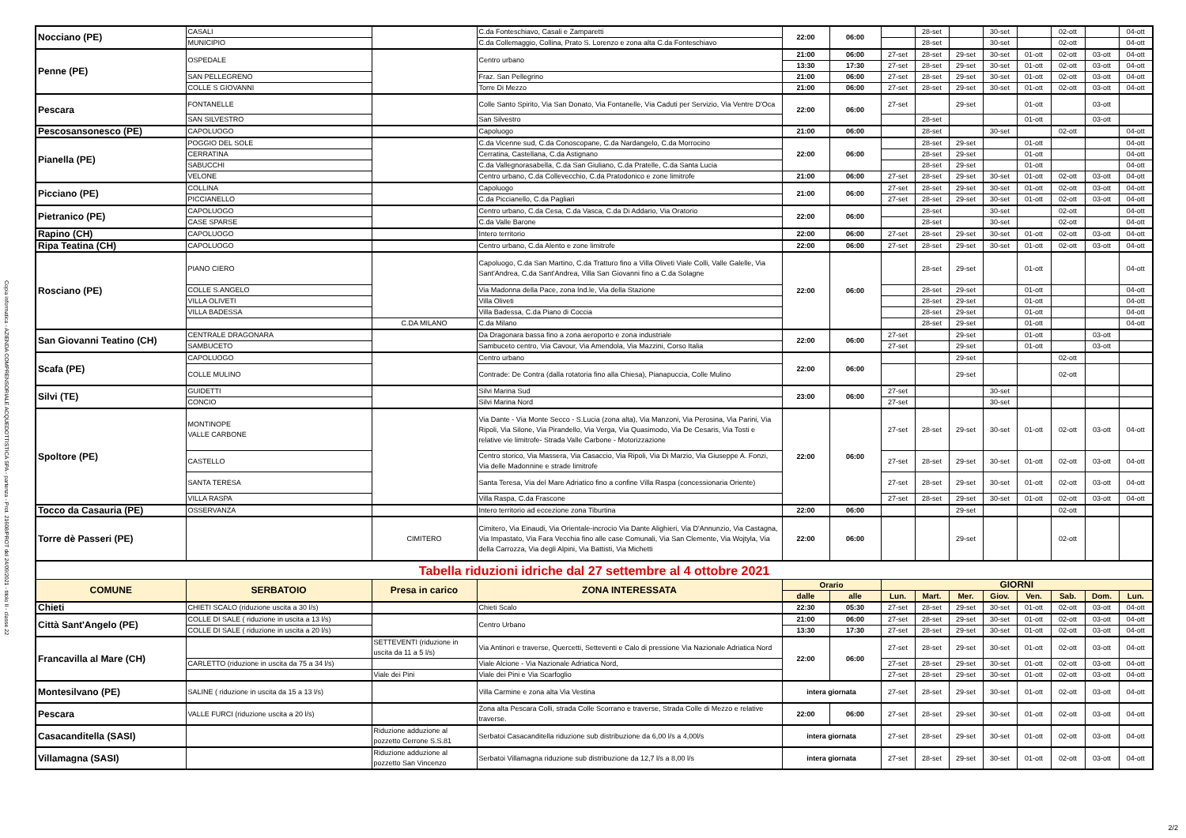Copia informatica - AZIENDA COMPRENSORIALE ACQUEDOTTISTICA SPA - partenza - Prot. 21608/PROT del 24/09/2021 - titolo II - classe 22
| Nocciano (PE) | CASALI | | C.da Fonteschiavo, Casali e Zamparetti | 22:00 | 06:00 | | 28-set | | 30-set | | 02-ott | | 04-ott |
| | MUNICIPIO | | C.da Collemaggio, Collina, Prato S. Lorenzo e zona alta C.da Fonteschiavo | | | | 28-set | | 30-set | | 02-ott | | 04-ott |
| Penne (PE) | OSPEDALE | | Centro urbano | 21:00 | 06:00 | 27-set | 28-set | 29-set | 30-set | 01-ott | 02-ott | 03-ott | 04-ott |
| | | | | 13:30 | 17:30 | 27-set | 28-set | 29-set | 30-set | 01-ott | 02-ott | 03-ott | 04-ott |
| | SAN PELLEGRENO | | Fraz. San Pellegrino | 21:00 | 06:00 | 27-set | 28-set | 29-set | 30-set | 01-ott | 02-ott | 03-ott | 04-ott |
| | COLLE S GIOVANNI | | Torre Di Mezzo | 21:00 | 06:00 | 27-set | 28-set | 29-set | 30-set | 01-ott | 02-ott | 03-ott | 04-ott |
| Pescara | FONTANELLE | | Colle Santo Spirito, Via San Donato, Via Fontanelle, Via Caduti per Servizio, Via Ventre D'Oca | 22:00 | 06:00 | 27-set | | 29-set | | 01-ott | | 03-ott | |
| | SAN SILVESTRO | | San Silvestro | | | | 28-set | | | 01-ott | | 03-ott | |
| Pescosansonesco (PE) | CAPOLUOGO | | Capoluogo | 21:00 | 06:00 | | 28-set | | 30-set | | 02-ott | | 04-ott |
| Pianella (PE) | POGGIO DEL SOLE | | C.da Vicenne sud, C.da Conoscopane, C.da Nardangelo, C.da Morrocino | 22:00 | 06:00 | | 28-set | 29-set | | 01-ott | | | 04-ott |
| | CERRATINA | | Cerratina, Castellana, C.da Astignano | | | | 28-set | 29-set | | 01-ott | | | 04-ott |
| | SABUCCHI | | C.da Vallegnorasabella, C.da San Giuliano, C.da Pratelle, C.da Santa Lucia | | | | 28-set | 29-set | | 01-ott | | | 04-ott |
| | VELONE | | Centro urbano, C.da Collevecchio, C.da Pratodonico e zone limitrofe | 21:00 | 06:00 | 27-set | 28-set | 29-set | 30-set | 01-ott | 02-ott | 03-ott | 04-ott |
| Picciano (PE) | COLLINA | | Capoluogo | 21:00 | 06:00 | 27-set | 28-set | 29-set | 30-set | 01-ott | 02-ott | 03-ott | 04-ott |
| | PICCIANELLO | | C.da Piccianello, C.da Pagliari | | | 27-set | 28-set | 29-set | 30-set | 01-ott | 02-ott | 03-ott | 04-ott |
| Pietranico (PE) | CAPOLUOGO | | Centro urbano, C.da Cesa, C.da Vasca, C.da Di Addario, Via Oratorio | 22:00 | 06:00 | | 28-set | | 30-set | | 02-ott | | 04-ott |
| | CASE SPARSE | | C.da Valle Barone | | | | 28-set | | 30-set | | 02-ott | | 04-ott |
| Rapino (CH) | CAPOLUOGO | | Intero territorio | 22:00 | 06:00 | 27-set | 28-set | 29-set | 30-set | 01-ott | 02-ott | 03-ott | 04-ott |
| Ripa Teatina (CH) | CAPOLUOGO | | Centro urbano, C.da Alento e zone limitrofe | 22:00 | 06:00 | 27-set | 28-set | 29-set | 30-set | 01-ott | 02-ott | 03-ott | 04-ott |
| Rosciano (PE) | PIANO CIERO | | Capoluogo, C.da San Martino, C.da Tratturo fino a Villa Oliveti Viale Colli, Valle Galelle, Via Sant'Andrea, C.da Sant'Andrea, Villa San Giovanni fino a C.da Solagne | 22:00 | 06:00 | | 28-set | 29-set | | 01-ott | | | 04-ott |
| | COLLE S.ANGELO | | Via Madonna della Pace, zona Ind.le, Via della Stazione | | | | 28-set | 29-set | | 01-ott | | | 04-ott |
| | VILLA OLIVETI | | Villa Oliveti | | | | 28-set | 29-set | | 01-ott | | | 04-ott |
| | VILLA BADESSA | | Villa Badessa, C.da Piano di Coccia | | | | 28-set | 29-set | | 01-ott | | | 04-ott |
| | | C.DA MILANO | C.da Milano | | | | 28-set | 29-set | | 01-ott | | | 04-ott |
| San Giovanni Teatino (CH) | CENTRALE DRAGONARA | | Da Dragonara bassa fino a zona aeroporto e zona industriale | 22:00 | 06:00 | 27-set | | 29-set | | 01-ott | | 03-ott | |
| | SAMBUCETO | | Sambuceto centro, Via Cavour, Via Amendola, Via Mazzini, Corso Italia | | | 27-set | | 29-set | | 01-ott | | 03-ott | |
| Scafa (PE) | CAPOLUOGO | | Centro urbano | 22:00 | 06:00 | | | 29-set | | | 02-ott | | |
| | COLLE MULINO | | Contrade: De Contra (dalla rotatoria fino alla Chiesa), Pianapuccia, Colle Mulino | | | | | 29-set | | | 02-ott | | |
| Silvi (TE) | GUIDETTI | | Silvi Marina Sud | 23:00 | 06:00 | 27-set | | | 30-set | | | | |
| | CONCIO | | Silvi Marina Nord | | | 27-set | | | 30-set | | | | |
| Spoltore (PE) | MONTINOPE VALLE CARBONE | | Via Dante - Via Monte Secco - S.Lucia (zona alta), Via Manzoni, Via Perosina, Via Parini, Via Ripoli, Via Silone, Via Pirandello, Via Verga, Via Quasimodo, Via De Cesaris, Via Tosti e relative vie limitrofe- Strada Valle Carbone - Motorizzazione | 22:00 | 06:00 | 27-set | 28-set | 29-set | 30-set | 01-ott | 02-ott | 03-ott | 04-ott |
| | CASTELLO | | Centro storico, Via Massera, Via Casaccio, Via Ripoli, Via Di Marzio, Via Giuseppe A. Fonzi, Via delle Madonnine e strade limitrofe | | | 27-set | 28-set | 29-set | 30-set | 01-ott | 02-ott | 03-ott | 04-ott |
| | SANTA TERESA | | Santa Teresa, Via del Mare Adriatico fino a confine Villa Raspa (concessionaria Oriente) | | | 27-set | 28-set | 29-set | 30-set | 01-ott | 02-ott | 03-ott | 04-ott |
| | VILLA RASPA | | Villa Raspa, C.da Frascone | | | 27-set | 28-set | 29-set | 30-set | 01-ott | 02-ott | 03-ott | 04-ott |
| Tocco da Casauria (PE) | OSSERVANZA | | Intero territorio ad eccezione zona Tiburtina | 22:00 | 06:00 | | | 29-set | | | 02-ott | | |
| Torre dè Passeri (PE) | | CIMITERO | Cimitero, Via Einaudi, Via Orientale-incrocio Via Dante Alighieri, Via D'Annunzio, Via Castagna, Via Impastato, Via Fara Vecchia fino alle case Comunali, Via San Clemente, Via Wojtyla, Via della Carrozza, Via degli Alpini, Via Battisti, Via Michetti | 22:00 | 06:00 | | | 29-set | | | 02-ott | | |
| Tabella riduzioni idriche dal 27 settembre al 4 ottobre 2021 | | | | | | | | | | | | | |
| COMUNE | SERBATOIO | Presa in carico | ZONA INTERESSATA | Orario | | GIORNI | | | | | | | |
| | | | | dalle | alle | Lun. | Mart. | Mer. | Giov. | Ven. | Sab. | Dom. | Lun. |
| Chieti | CHIETI SCALO (riduzione uscita a 30 l/s) | | Chieti Scalo | 22:30 | 05:30 | 27-set | 28-set | 29-set | 30-set | 01-ott | 02-ott | 03-ott | 04-ott |
| Città Sant'Angelo (PE) | COLLE DI SALE ( riduzione in uscita a 13 l/s) | | Centro Urbano | 21:00 | 06:00 | 27-set | 28-set | 29-set | 30-set | 01-ott | 02-ott | 03-ott | 04-ott |
| | COLLE DI SALE ( riduzione in uscita a 20 l/s) | | | 13:30 | 17:30 | 27-set | 28-set | 29-set | 30-set | 01-ott | 02-ott | 03-ott | 04-ott |
| Francavilla al Mare (CH) | | SETTEVENTI (riduzione in uscita da 11 a 5 l/s) | Via Antinori e traverse, Quercetti, Setteventi e Calo di pressione Via Nazionale Adriatica Nord | 22:00 | 06:00 | 27-set | 28-set | 29-set | 30-set | 01-ott | 02-ott | 03-ott | 04-ott |
| | CARLETTO (riduzione in uscita da 75 a 34 l/s) | | Viale Alcione - Via Nazionale Adriatica Nord, | | | 27-set | 28-set | 29-set | 30-set | 01-ott | 02-ott | 03-ott | 04-ott |
| | | Viale dei Pini | Viale dei Pini e Via Scarfoglio | | | 27-set | 28-set | 29-set | 30-set | 01-ott | 02-ott | 03-ott | 04-ott |
| Montesilvano (PE) | SALINE ( riduzione in uscita da 15 a 13 l/s) | | Villa Carmine e zona alta Via Vestina | intera giornata | | 27-set | 28-set | 29-set | 30-set | 01-ott | 02-ott | 03-ott | 04-ott |
| Pescara | VALLE FURCI (riduzione uscita a 20 l/s) | | Zona alta Pescara Colli, strada Colle Scorrano e traverse, Strada Colle di Mezzo e relative traverse. | 22:00 | 06:00 | 27-set | 28-set | 29-set | 30-set | 01-ott | 02-ott | 03-ott | 04-ott |
| Casacanditella (SASI) | | Riduzione adduzione al pozzetto Cerrone S.S.81 | Serbatoi Casacanditella riduzione sub distribuzione da 6,00 l/s a 4,00l/s | intera giornata | | 27-set | 28-set | 29-set | 30-set | 01-ott | 02-ott | 03-ott | 04-ott |
| Villamagna (SASI) | | Riduzione adduzione al pozzetto San Vincenzo | Serbatoi Villamagna riduzione sub distribuzione da 12,7 l/s a 8,00 l/s | intera giornata | | 27-set | 28-set | 29-set | 30-set | 01-ott | 02-ott | 03-ott | 04-ott |
2/2